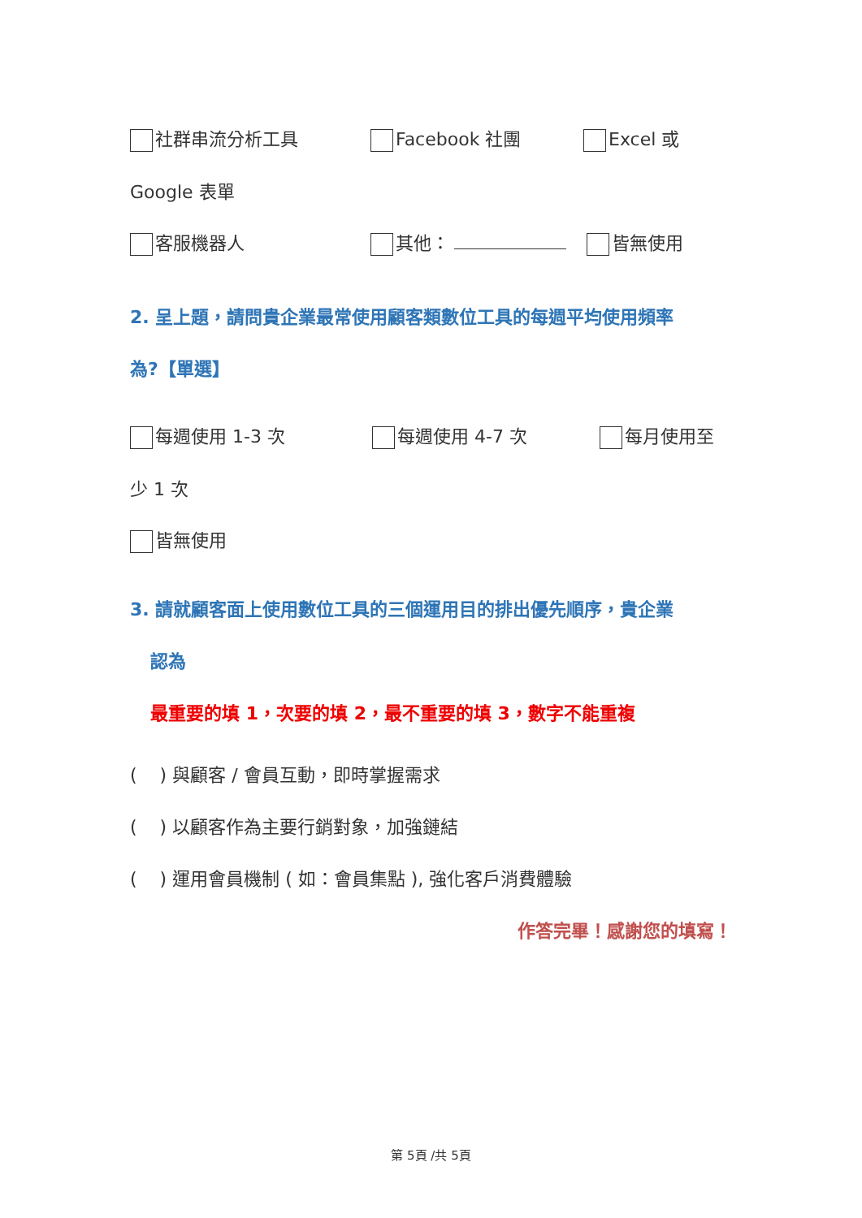社群串流分析工具 Facebook 社團 Excel 或
Google 表單
客服機器人 其他： 皆無使用
2. 呈上題，請問貴企業最常使用顧客類數位工具的每週平均使用頻率
為?【單選】
每週使用 1-3 次 每週使用 4-7 次 每月使用至
少 1 次
皆無使用
3. 請就顧客面上使用數位工具的三個運用目的排出優先順序，貴企業
認為
最重要的填 1，次要的填 2，最不重要的填 3，數字不能重複
( ) 與顧客 / 會員互動，即時掌握需求
( ) 以顧客作為主要行銷對象，加強鏈結
( ) 運用會員機制 ( 如：會員集點 ), 強化客戶消費體驗
作答完畢！感謝您的填寫！
第 5頁 /共 5頁